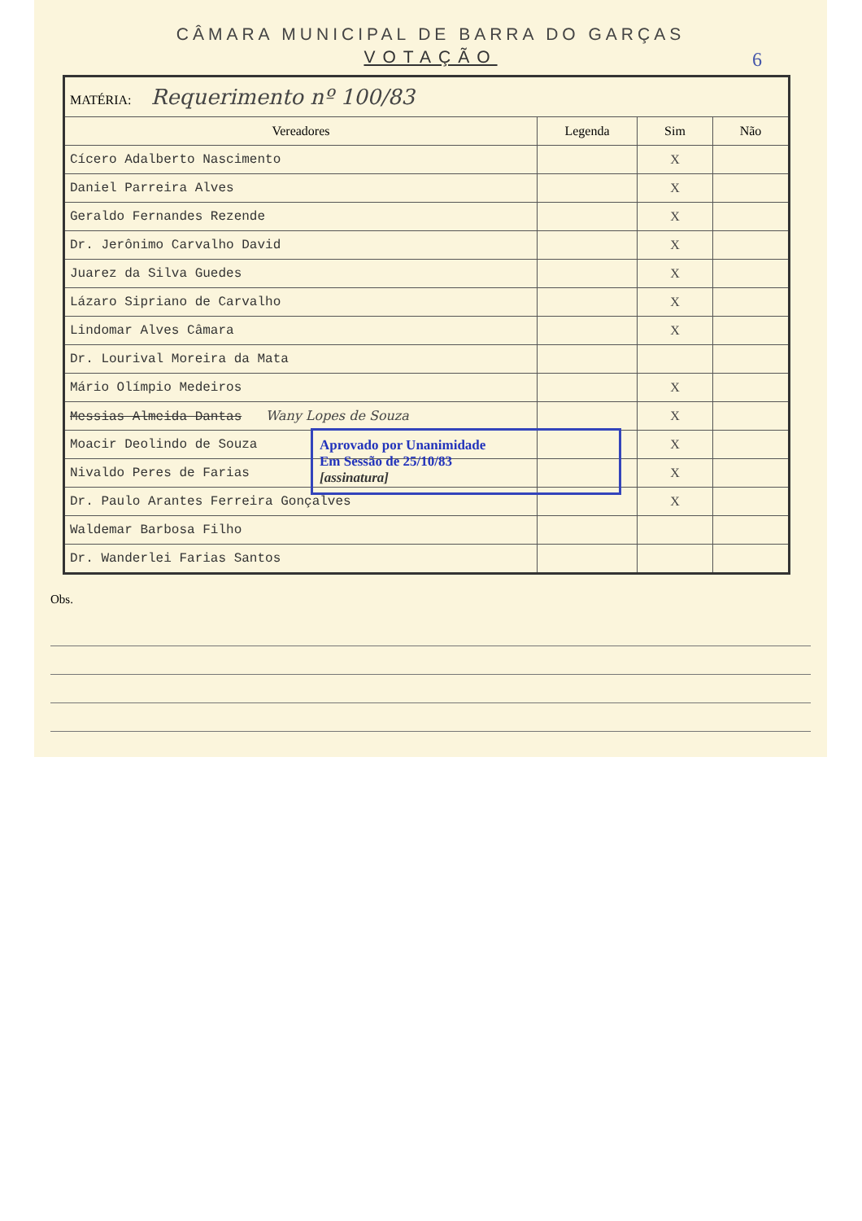CÂMARA MUNICIPAL DE BARRA DO GARÇAS
VOTAÇÃO
6
| MATÉRIA: Requerimento nº 100/83 | | | |
| Vereadores | Legenda | Sim | Não |
| Cícero Adalberto Nascimento | | X | |
| Daniel Parreira Alves | | X | |
| Geraldo Fernandes Rezende | | X | |
| Dr. Jerônimo Carvalho David | | X | |
| Juarez da Silva Guedes | | X | |
| Lázaro Sipriano de Carvalho | | X | |
| Lindomar Alves Câmara | | X | |
| Dr. Lourival Moreira da Mata | | | |
| Mário Olímpio Medeiros | | X | |
| Messias Almeida Dantas Wany Lopes de Souza | | X | |
| Moacir Deolindo de Souza | | X | |
| Nivaldo Peres de Farias | | X | |
| Dr. Paulo Arantes Ferreira Gonçalves | | X | |
| Waldemar Barbosa Filho | | | |
| Dr. Wanderlei Farias Santos | | | |
Aprovado por Unanimidade
Em Sessão de 25/10/83
[assinatura]
Obs.